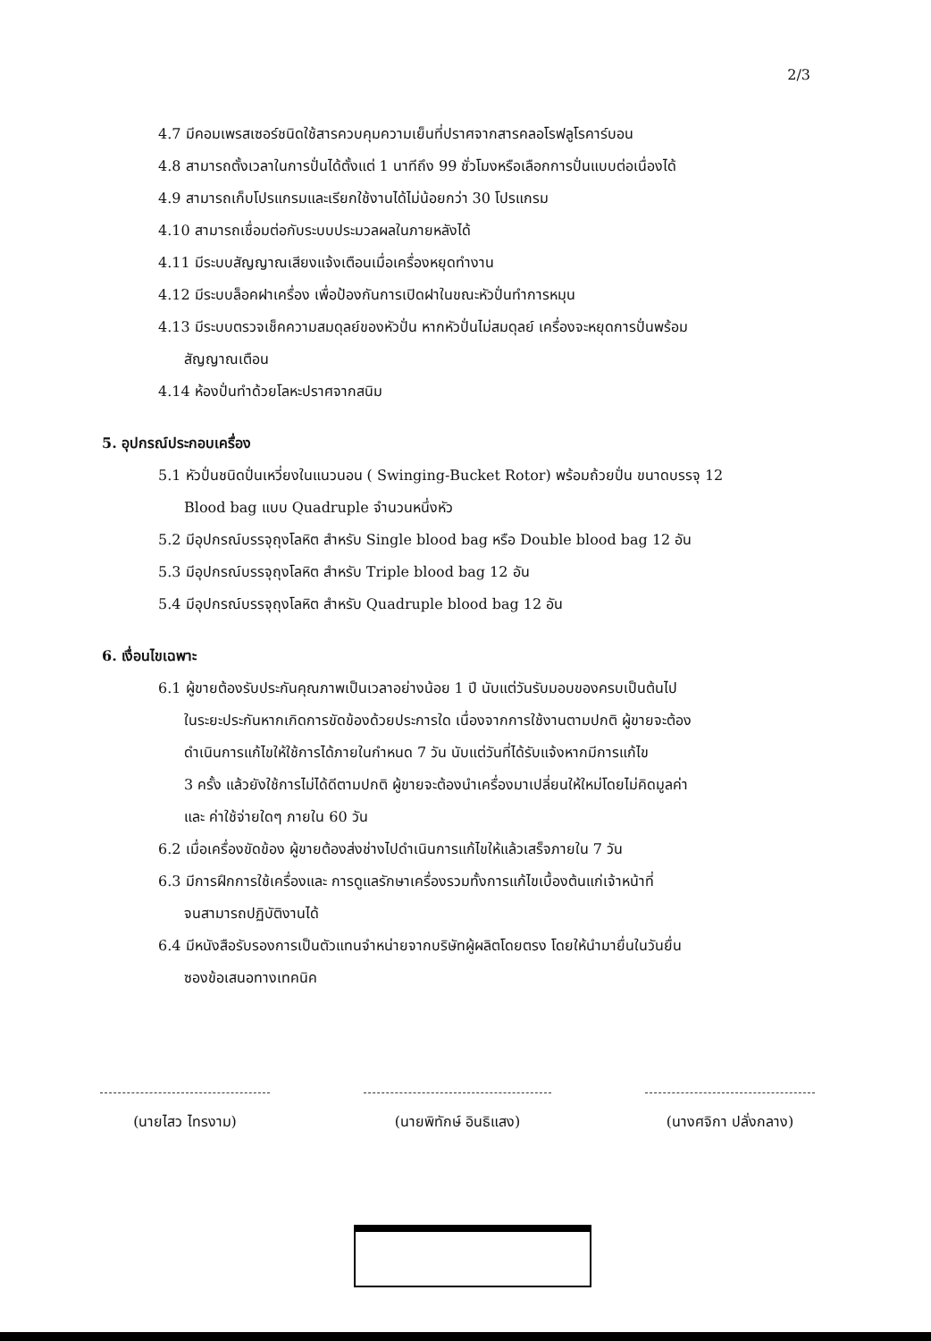2/3
4.7 มีคอมเพรสเซอร์ชนิดใช้สารควบคุมความเย็นที่ปราศจากสารคลอโรฟลูโรคาร์บอน
4.8 สามารถตั้งเวลาในการปั่นได้ตั้งแต่ 1 นาทีถึง 99 ชั่วโมงหรือเลือกการปั่นแบบต่อเนื่องได้
4.9 สามารถเก็บโปรแกรมและเรียกใช้งานได้ไม่น้อยกว่า 30 โปรแกรม
4.10 สามารถเชื่อมต่อกับระบบประมวลผลในภายหลังได้
4.11 มีระบบสัญญาณเสียงแจ้งเตือนเมื่อเครื่องหยุดทำงาน
4.12 มีระบบล็อคฝาเครื่อง เพื่อป้องกันการเปิดฝาในขณะหัวปั่นทำการหมุน
4.13 มีระบบตรวจเช็คความสมดุลย์ของหัวปั่น หากหัวปั่นไม่สมดุลย์ เครื่องจะหยุดการปั่นพร้อม
สัญญาณเตือน
4.14 ห้องปั่นทำด้วยโลหะปราศจากสนิม
5. อุปกรณ์ประกอบเครื่อง
5.1 หัวปั่นชนิดปั่นเหวี่ยงในแนวนอน ( Swinging-Bucket Rotor) พร้อมถ้วยปั่น ขนาดบรรจุ 12
Blood bag แบบ Quadruple จำนวนหนึ่งหัว
5.2 มีอุปกรณ์บรรจุถุงโลหิต สำหรับ Single blood bag หรือ Double blood bag 12 อัน
5.3 มีอุปกรณ์บรรจุถุงโลหิต สำหรับ Triple blood bag 12 อัน
5.4 มีอุปกรณ์บรรจุถุงโลหิต สำหรับ Quadruple blood bag 12 อัน
6. เงื่อนไขเฉพาะ
6.1 ผู้ขายต้องรับประกันคุณภาพเป็นเวลาอย่างน้อย 1 ปี นับแต่วันรับมอบของครบเป็นต้นไป
ในระยะประกันหากเกิดการขัดข้องด้วยประการใด เนื่องจากการใช้งานตามปกติ ผู้ขายจะต้อง
ดำเนินการแก้ไขให้ใช้การได้ภายในกำหนด 7 วัน นับแต่วันที่ได้รับแจ้งหากมีการแก้ไข
3 ครั้ง แล้วยังใช้การไม่ได้ดีตามปกติ ผู้ขายจะต้องนำเครื่องมาเปลี่ยนให้ใหม่โดยไม่คิดมูลค่า
และ ค่าใช้จ่ายใดๆ ภายใน 60 วัน
6.2 เมื่อเครื่องขัดข้อง ผู้ขายต้องส่งช่างไปดำเนินการแก้ไขให้แล้วเสร็จภายใน 7 วัน
6.3 มีการฝึกการใช้เครื่องและ การดูแลรักษาเครื่องรวมทั้งการแก้ไขเบื้องต้นแก่เจ้าหน้าที่
จนสามารถปฏิบัติงานได้
6.4 มีหนังสือรับรองการเป็นตัวแทนจำหน่ายจากบริษัทผู้ผลิตโดยตรง โดยให้นำมายื่นในวันยื่น
ซองข้อเสนอทางเทคนิค
(นายไสว ไทรงาม) (นายพิทักษ์ อินธิแสง) (นางศจิกา ปลั่งกลาง)